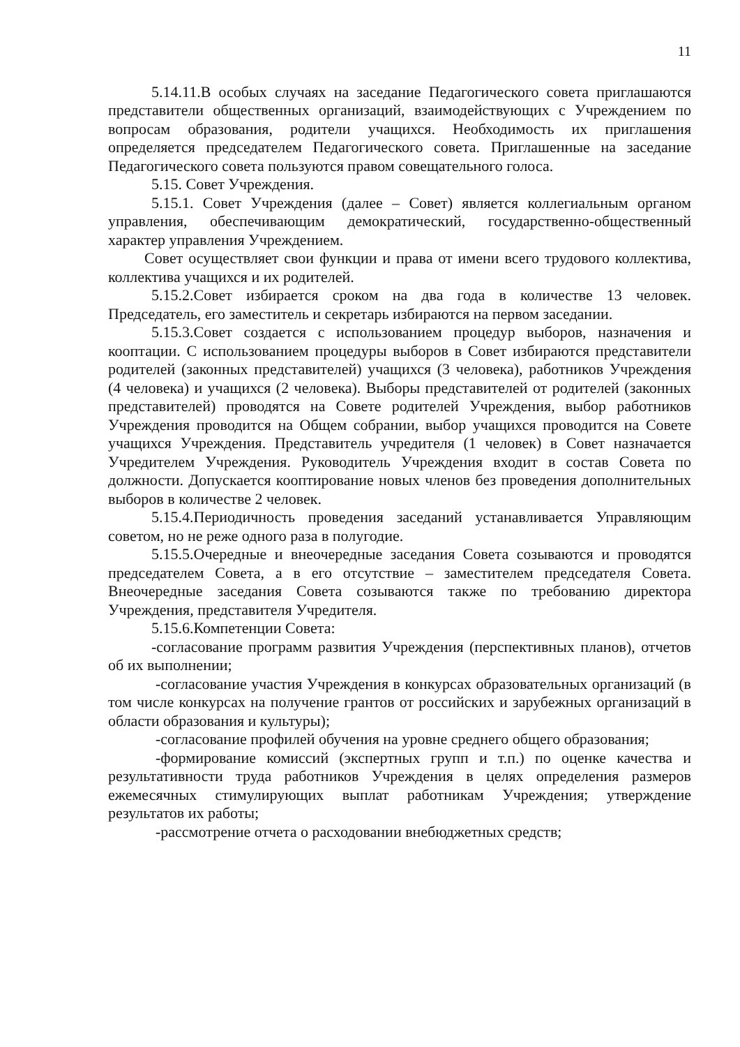11
5.14.11.В особых случаях на заседание Педагогического совета приглашаются представители общественных организаций, взаимодействующих с Учреждением по вопросам образования, родители учащихся. Необходимость их приглашения определяется председателем Педагогического совета. Приглашенные на заседание Педагогического совета пользуются правом совещательного голоса.
5.15. Совет Учреждения.
5.15.1. Совет Учреждения (далее – Совет) является коллегиальным органом управления, обеспечивающим демократический, государственно-общественный характер управления Учреждением.
Совет осуществляет свои функции и права от имени всего трудового коллектива, коллектива учащихся и их родителей.
5.15.2.Совет избирается сроком на два года в количестве 13 человек. Председатель, его заместитель и секретарь избираются на первом заседании.
5.15.3.Совет создается с использованием процедур выборов, назначения и кооптации. С использованием процедуры выборов в Совет избираются представители родителей (законных представителей) учащихся (3 человека), работников Учреждения (4 человека) и учащихся (2 человека). Выборы представителей от родителей (законных представителей) проводятся на Совете родителей Учреждения, выбор работников Учреждения проводится на Общем собрании, выбор учащихся проводится на Совете учащихся Учреждения. Представитель учредителя (1 человек) в Совет назначается Учредителем Учреждения. Руководитель Учреждения входит в состав Совета по должности. Допускается кооптирование новых членов без проведения дополнительных выборов в количестве 2 человек.
5.15.4.Периодичность проведения заседаний устанавливается Управляющим советом, но не реже одного раза в полугодие.
5.15.5.Очередные и внеочередные заседания Совета созываются и проводятся председателем Совета, а в его отсутствие – заместителем председателя Совета. Внеочередные заседания Совета созываются также по требованию директора Учреждения, представителя Учредителя.
5.15.6.Компетенции Совета:
-согласование программ развития Учреждения (перспективных планов), отчетов об их выполнении;
-согласование участия Учреждения в конкурсах образовательных организаций (в том числе конкурсах на получение грантов от российских и зарубежных организаций в области образования и культуры);
-согласование профилей обучения на уровне среднего общего образования;
-формирование комиссий (экспертных групп и т.п.) по оценке качества и результативности труда работников Учреждения в целях определения размеров ежемесячных стимулирующих выплат работникам Учреждения; утверждение результатов их работы;
-рассмотрение отчета о расходовании внебюджетных средств;